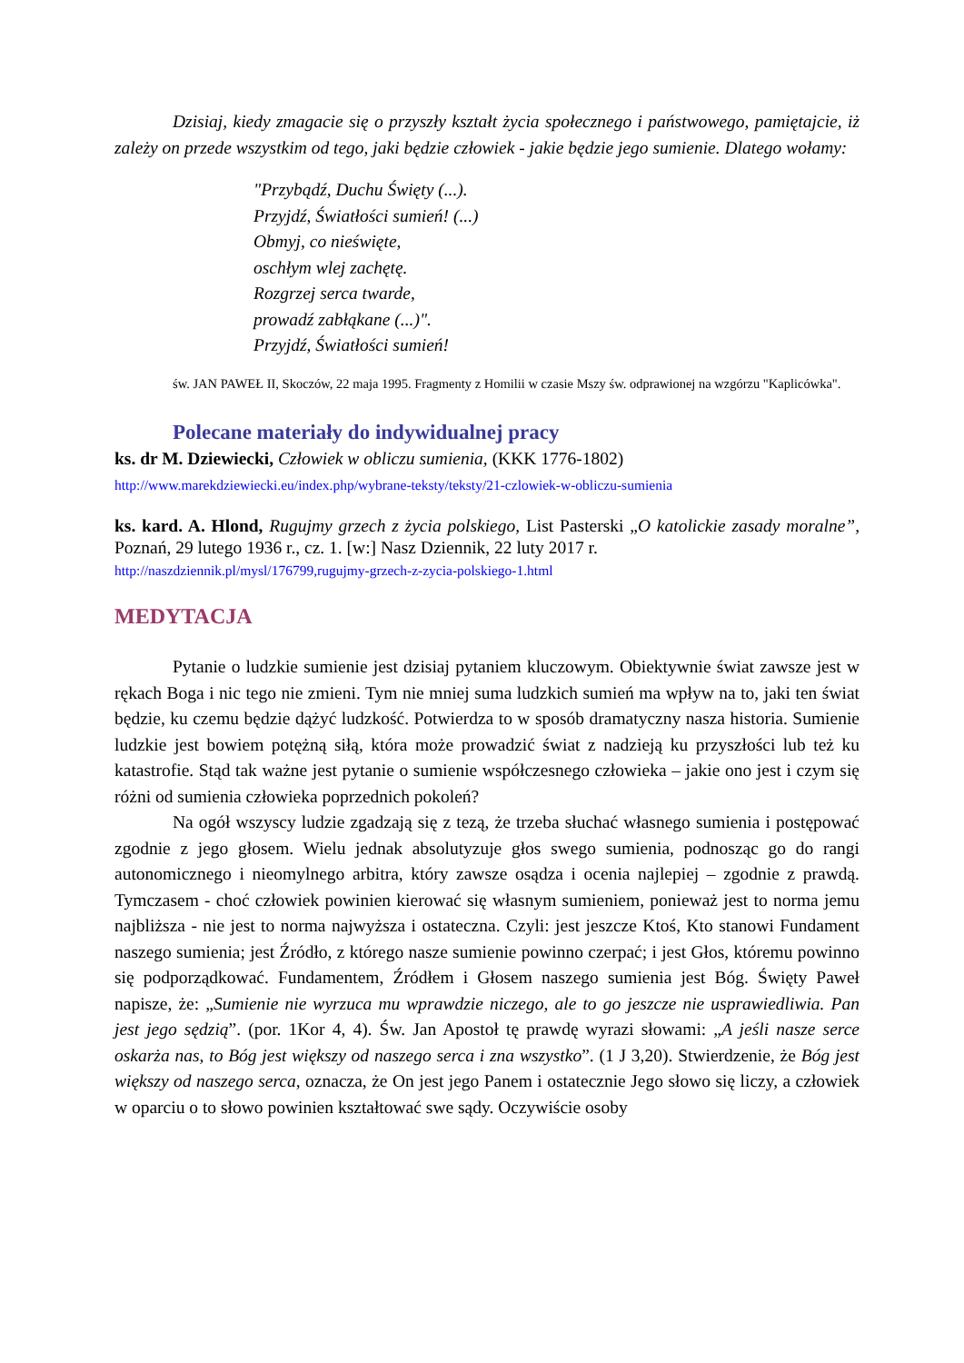Dzisiaj, kiedy zmagacie się o przyszły kształt życia społecznego i państwowego, pamiętajcie, iż zależy on przede wszystkim od tego, jaki będzie człowiek - jakie będzie jego sumienie. Dlatego wołamy:
"Przybądź, Duchu Święty (...).
Przyjdź, Światłości sumień! (...)
Obmyj, co nieświęte,
oschłym wlej zachętę.
Rozgrzej serca twarde,
prowadź zabłąkane (...)".
Przyjdź, Światłości sumień!
św. JAN PAWEŁ II, Skoczów, 22 maja 1995. Fragmenty z Homilii w czasie Mszy św. odprawionej na wzgórzu "Kaplicówka".
Polecane materiały do indywidualnej pracy
ks. dr M. Dziewiecki, Człowiek w obliczu sumienia, (KKK 1776-1802)
http://www.marekdziewiecki.eu/index.php/wybrane-teksty/teksty/21-czlowiek-w-obliczu-sumienia
ks. kard. A. Hlond, Rugujmy grzech z życia polskiego, List Pasterski „O katolickie zasady moralne”, Poznań, 29 lutego 1936 r., cz. 1. [w:] Nasz Dziennik, 22 luty 2017 r.
http://naszdziennik.pl/mysl/176799,rugujmy-grzech-z-zycia-polskiego-1.html
MEDYTACJA
Pytanie o ludzkie sumienie jest dzisiaj pytaniem kluczowym. Obiektywnie świat zawsze jest w rękach Boga i nic tego nie zmieni. Tym nie mniej suma ludzkich sumień ma wpływ na to, jaki ten świat będzie, ku czemu będzie dążyć ludzkość. Potwierdza to w sposób dramatyczny nasza historia. Sumienie ludzkie jest bowiem potężną siłą, która może prowadzić świat z nadzieją ku przyszłości lub też ku katastrofie. Stąd tak ważne jest pytanie o sumienie współczesnego człowieka – jakie ono jest i czym się różni od sumienia człowieka poprzednich pokoleń?
Na ogół wszyscy ludzie zgadzają się z tezą, że trzeba słuchać własnego sumienia i postępować zgodnie z jego głosem. Wielu jednak absolutyzuje głos swego sumienia, podnosząc go do rangi autonomicznego i nieomylnego arbitra, który zawsze osądza i ocenia najlepiej – zgodnie z prawdą. Tymczasem - choć człowiek powinien kierować się własnym sumieniem, ponieważ jest to norma jemu najbliższa - nie jest to norma najwyższa i ostateczna. Czyli: jest jeszcze Ktoś, Kto stanowi Fundament naszego sumienia; jest Źródło, z którego nasze sumienie powinno czerpać; i jest Głos, któremu powinno się podporządkować. Fundamentem, Źródłem i Głosem naszego sumienia jest Bóg. Święty Paweł napisze, że: „Sumienie nie wyrzuca mu wprawdzie niczego, ale to go jeszcze nie usprawiedliwia. Pan jest jego sędzią”. (por. 1Kor 4, 4). Św. Jan Apostoł tę prawdę wyrazi słowami: „A jeśli nasze serce oskarża nas, to Bóg jest większy od naszego serca i zna wszystko”. (1 J 3,20). Stwierdzenie, że Bóg jest większy od naszego serca, oznacza, że On jest jego Panem i ostatecznie Jego słowo się liczy, a człowiek w oparciu o to słowo powinien kształtować swe sądy. Oczywiście osoby